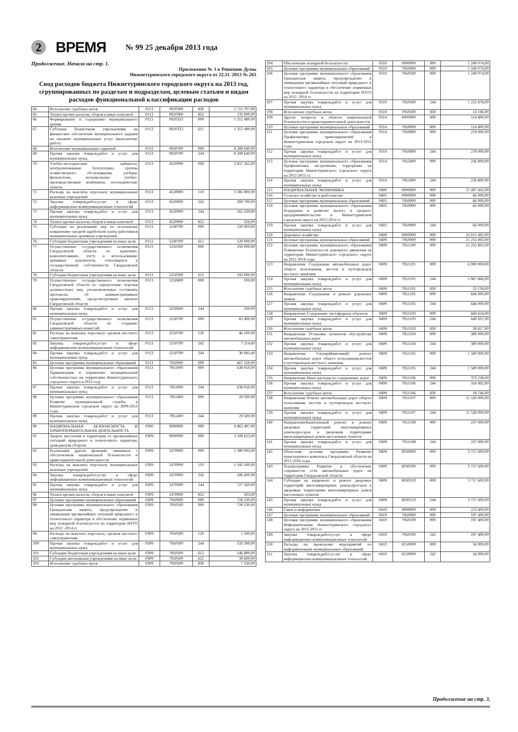2
ВРЕМЯ
№ 99 25 декабря 2013 года
Продолжение. Начало на стр. 1.
Приложение № 3 к Решению Думы
Нижнетуринского городского округа от 22.11. 2013 № 263
Свод расходов бюджета Нижнетуринского городского округа на 2013 год, сгруппированных по разделам и подразделам, целевым статьям и видам расходов функциональной классификации расходов
| 64 | Исполнение судебных актов | 0113 | 0920300 | 830 | 2 715 707,00 |
| 65 | Уплата прочих налогов, сборов и иных платежей | 0113 | 0920300 | 852 | 135 000,00 |
| 66 | Формирование и содержание муниципального архива | 0113 | 0920333 | 000 | 1 312 490,00 |
| 67 | Субсидии бюджетным учреждениям на финансовое обеспечение муниципального задания на оказание муниципальных услуг (выполнение работ) | 0113 | 0920333 | 611 | 1 312 490,00 |
| 68 | Исполнение муниципальных гарантий | 0113 | 0920700 | 000 | 8 289 640,00 |
| 69 | Прочая закупка товаров,работ и услуг для муниципальных нужд | 0113 | 0920700 | 244 | 8 289 640,00 |
| 70 | Учебно-методические кабинеты, централизованные бухгалтерии, группы хозяйственного обслуживания, учебные фильмотеки, межшкольные учебно-производственные комбинаты, логопедические пункты | 0113 | 4520000 | 000 | 3 857 265,00 |
| 71 | Расходы на выплаты персоналу муниципальных казенных учреждений | 0113 | 4520000 | 110 | 3 385 900,00 |
| 72 | Закупка товаров,работ,услуг в сфере информационно-коммуникационных технологий | 0113 | 4520000 | 242 | 308 700,00 |
| 73 | Прочая закупка товаров,работ и услуг для муниципальных нужд | 0113 | 4520000 | 244 | 162 339,00 |
| 74 | Уплата прочих налогов, сборов и иных платежей | 0113 | 4520000 | 852 | 326,00 |
| 75 | Субсидии на реализацию мер по поэтапному повышению средней заработной платы работников муниципальных архивных учреждений | 0113 | 5240700 | 000 | 120 000,00 |
| 76 | Субсидии бюджетным учреждениям на иные цели | 0113 | 5240700 | 612 | 120 000,00 |
| 77 | Осуществление государственного полномочия Свердловской области по хранению, комплектованию, учету и использованию архивных документов, относящихся к государственной собственности Свердловской области | 0113 | 5250200 | 000 | 193 000,00 |
| 78 | Субсидии бюджетным учреждениям на иные цели | 0113 | 5250200 | 612 | 193 000,00 |
| 79 | Осуществление государственного полномочия Свердловской области по определению перечня должностных лиц, уполномоченных составлять протоколы об административных правонарушениях, предусмотренных законом Свердловской области | 0113 | 5250600 | 000 | 100,00 |
| 80 | Прочая закупка товаров,работ и услуг для муниципальных нужд | 0113 | 5250600 | 244 | 100,00 |
| 81 | Осуществление государственного полномочия Свердловской области по созданию административных комиссий | 0113 | 5250700 | 000 | 83 400,00 |
| 82 | Расходы на выплаты персоналу органов местного самоуправления | 0113 | 5250700 | 120 | 46 100,00 |
| 83 | Закупка товаров,работ,услуг в сфере информационно-коммуникационных технологий | 0113 | 5250700 | 242 | 7 214,60 |
| 84 | Прочая закупка товаров,работ и услуг для муниципальных нужд | 0113 | 5250700 | 244 | 30 085,40 |
| 85 | Целевые программы муниципальных образований | 0113 | 7950000 | 000 | 667 550,00 |
| 86 | Целевая программа муниципального образования Приватизация и управление муниципальной собственностью на территории Нижнетуринского городского округа в 2013 году | 0113 | 7951000 | 000 | 638 050,00 |
| 87 | Прочая закупка товаров,работ и услуг для муниципальных нужд | 0113 | 7951000 | 244 | 638 050,00 |
| 88 | Целевая программа муниципального образования Развитие муниципальной службы в Нижнетуринском городском округе на 2009-2013 годы | 0113 | 7951400 | 000 | 29 500,00 |
| 89 | Прочая закупка товаров,работ и услуг для муниципальных нужд | 0113 | 7951400 | 244 | 29 500,00 |
| 90 | НАЦИОНАЛЬНАЯ БЕЗОПАСНОСТЬ И ПРАВООХРАНИТЕЛЬНАЯ ДЕЯТЕЛЬНОСТЬ | 0300 | 0000000 | 000 | 4 863 497,00 |
| 91 | Защита населения и территории от чрезвычайных ситуаций природного и техногенного характера, гражданская оборона | 0309 | 0000000 | 000 | 3 108 623,00 |
| 92 | Реализация других функций, связанных с обеспечением национальной безопасности и правоохранительной деятельности | 0309 | 2470000 | 000 | 2 380 093,00 |
| 93 | Расходы на выплаты персоналу муниципальных казенных учреждений | 0309 | 2470000 | 110 | 1 545 500,00 |
| 94 | Закупка товаров,работ,услуг в сфере информационно-коммуникационных технологий | 0309 | 2470000 | 242 | 106 600,00 |
| 95 | Прочая закупка товаров,работ и услуг для муниципальных нужд | 0309 | 2470000 | 244 | 727 560,00 |
| 96 | Уплата прочих налогов, сборов и иных платежей | 0309 | 2470000 | 852 | 433,00 |
| 97 | Целевые программы муниципальных образований | 0309 | 7950000 | 000 | 728 530,00 |
| 98 | Целевая программа муниципального образования Гражданская защита, предупреждение и ликвидация чрезвычайных ситуаций природного и техногенного характера и обеспечение первичных мер пожарной безопасности на территории НТГО на 2012 -2014 гг. | 0309 | 7950500 | 000 | 728 530,00 |
| 99 | Расходы на выплаты персоналу органов местного самоуправления | 0309 | 7950500 | 120 | 1 500,00 |
| 100 | Прочая закупка товаров,работ и услуг для муниципальных нужд | 0309 | 7950500 | 244 | 533 300,00 |
| 101 | Субсидии бюджетным учреждениям на иные цели | 0309 | 7950500 | 612 | 146 800,00 |
| 102 | Субсидии автономным учреждениям на иные цели | 0309 | 7950500 | 622 | 39 600,00 |
| 103 | Исполнение судебных актов | 0309 | 7950500 | 830 | 7 330,00 |
| 104 | Обеспечение пожарной безопасности | 0310 | 0000000 | 000 | 1 240 074,00 |
| 105 | Целевые программы муниципальных образований | 0310 | 7950000 | 000 | 1 240 074,00 |
| 106 | Целевая программа муниципального образования Гражданская защита, предупреждение и ликвидация чрезвычайных ситуаций природного и техногенного характера и обеспечение первичных мер пожарной безопасности на территории НТГО на 2012 -2014 гг. | 0310 | 7950500 | 000 | 1 240 074,00 |
| 107 | Прочая закупка товаров,работ и услуг для муниципальных нужд | 0310 | 7950500 | 244 | 1 225 878,00 |
| 108 | Исполнение судебных актов | 0310 | 7950500 | 830 | 14 196,00 |
| 109 | Другие вопросы в области национальной безопасности и правоохранительной деятельности | 0314 | 0000000 | 000 | 514 800,00 |
| 110 | Целевые программы муниципальных образований | 0314 | 7950000 | 000 | 514 800,00 |
| 111 | Целевая программа муниципального образования Профилактика правонарушений в Нижнетуринском городском округе на 2013-2015 годы | 0314 | 7950800 | 000 | 278 000,00 |
| 112 | Прочая закупка товаров,работ и услуг для муниципальных нужд | 0314 | 7950800 | 244 | 278 000,00 |
| 113 | Целевая программа муниципального образования Профилактика экстремизма, терроризма на территории Нижнетуринского городского округа на 2012-2015 гг. | 0314 | 7953400 | 000 | 236 800,00 |
| 114 | Прочая закупка товаров,работ и услуг для муниципальных нужд | 0314 | 7953400 | 244 | 236 800,00 |
| 115 | НАЦИОНАЛЬНАЯ ЭКОНОМИКА | 0400 | 0000000 | 000 | 27 497 442,00 |
| 116 | Сельское хозяйство и рыболовство | 0405 | 0000000 | 000 | 66 000,00 |
| 117 | Целевые программы муниципальных образований | 0405 | 7950000 | 000 | 66 000,00 |
| 118 | Целевая программа муниципального образования Поддержка и развитие малого и среднего предпринимательства в Нижнетуринском городском округе на 2012-2014 гг | 0405 | 7950900 | 000 | 66 000,00 |
| 119 | Прочая закупка товаров,работ и услуг для муниципальных нужд | 0405 | 7950900 | 244 | 66 000,00 |
| 120 | Дорожное хозяйство | 0409 | 0000000 | 000 | 25 013 492,00 |
| 121 | Целевые программы муниципальных образований | 0409 | 7950000 | 000 | 21 255 892,00 |
| 122 | Целевая программа муниципального образования Повышение безопасности дорожного движения на территории Нижнетуринского городского округа на 2012 2014 годы | 0409 | 7951100 | 000 | 21 255 892,00 |
| 123 | Направление Содержание автомобильных дорог общего пользования, мостов и путепроводов местного значения | 0409 | 7951101 | 000 | 6 000 000,00 |
| 124 | Прочая закупка товаров,работ и услуг для муниципальных нужд | 0409 | 7951101 | 244 | 5 967 866,00 |
| 125 | Исполнение судебных актов | 0409 | 7951101 | 830 | 32 134,00 |
| 126 | Направление Содержание и ремонт дорожных знаков | 0409 | 7951102 | 000 | 646 000,00 |
| 127 | Прочая закупка товаров,работ и услуг для муниципальных нужд | 0409 | 7951102 | 244 | 646 000,00 |
| 128 | Направление Содержание светофорных объектов | 0409 | 7951103 | 000 | 669 654,00 |
| 129 | Прочая закупка товаров,работ и услуг для муниципальных нужд | 0409 | 7951103 | 244 | 640 837,00 |
| 130 | Исполнение судебных актов | 0409 | 7951103 | 830 | 28 817,00 |
| 131 | Направление Установка элементов обустройства автомобильных дорог | 0409 | 7951104 | 000 | 300 000,00 |
| 132 | Прочая закупка товаров,работ и услуг для муниципальных нужд | 0409 | 7951104 | 244 | 300 000,00 |
| 133 | Направление Текущий(ямочный) ремонт автомобильных дорог общего пользования,мостов и путепроводов местного значения | 0409 | 7951105 | 000 | 1 500 000,00 |
| 134 | Прочая закупка товаров,работ и услуг для муниципальных нужд | 0409 | 7951105 | 244 | 1 500 000,00 |
| 135 | Направление Иные расходы по содержанию дорог | 0409 | 7951106 | 000 | 373 238,00 |
| 136 | Прочая закупка товаров,работ и услуг для муниципальных нужд | 0409 | 7951106 | 244 | 354 492,00 |
| 137 | Исполнение судебных актов | 0409 | 7951106 | 830 | 18 746,00 |
| 138 | Направление Ремонт автомобильных дорог общего пользования, мостов и путепроводов местного значения | 0409 | 7951107 | 000 | 11 530 000,00 |
| 139 | Прочая закупка товаров,работ и услуг для муниципальных нужд | 0409 | 7951107 | 244 | 11 530 000,00 |
| 140 | НаправлениеКапитальный ремонт и ремонт дворовых территорий многоквартирных домов,проездов к дворовым территориям многоквартирных домов населенных пунктов | 0409 | 7951108 | 000 | 237 000,00 |
| 141 | Прочая закупка товаров,работ и услуг для муниципальных нужд | 0409 | 7951108 | 244 | 237 000,00 |
| 142 | Областная целевая программа Развитие транспортного комплекса Свердловской области на 2011-2016 годы | 0409 | 8030000 | 000 | 3 757 600,00 |
| 143 | Подпрограмма Развитие и обеспечение сохранности сети автомобильных дорог на территории Свердловской области | 0409 | 8030200 | 000 | 3 757 600,00 |
| 144 | Субсидии на капремонт и ремонт дворовых территорий многоквартирных домов,проездов к дворовым территориям многоквартирных домов населенных пунктов | 0409 | 8030210 | 000 | 3 757 600,00 |
| 145 | Прочая закупка товаров,работ и услуг для муниципальных нужд | 0409 | 8030210 | 244 | 3 757 600,00 |
| 146 | Связь и информатика | 0410 | 0000000 | 000 | 253 400,00 |
| 147 | Целевые программы муниципальных образований | 0410 | 7950000 | 000 | 197 400,00 |
| 148 | Целевая программа муниципального образования Информатизация Нижнетуринского городского округа на 2011-2015 гг | 0410 | 7950100 | 000 | 197 400,00 |
| 149 | Закупка товаров,работ,услуг в сфере информационно-коммуникационных технологий | 0410 | 7950100 | 242 | 197 400,00 |
| 150 | Расходы на проведение мероприятий по информатизации муниципальных образований | 0410 | 8150000 | 000 | 56 000,00 |
| 151 | Закупка товаров,работ,услуг в сфере информационно-коммуникационных технологий | 0410 | 8150000 | 242 | 56 000,00 |
Продолжение на стр. 3.